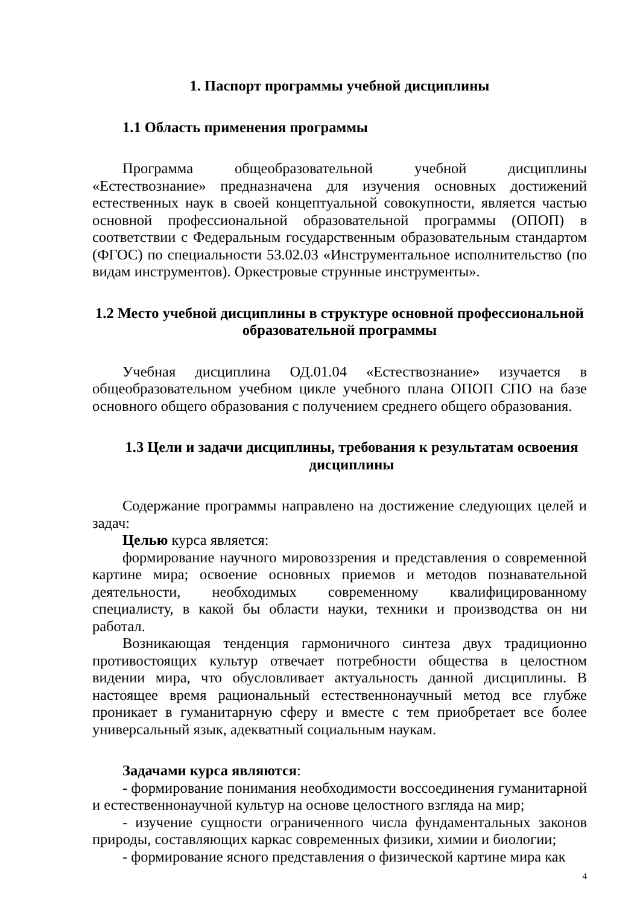1. Паспорт программы учебной дисциплины
1.1 Область применения программы
Программа общеобразовательной учебной дисциплины «Естествознание» предназначена для изучения основных достижений естественных наук в своей концептуальной совокупности, является частью основной профессиональной образовательной программы (ОПОП) в соответствии с Федеральным государственным образовательным стандартом (ФГОС) по специальности 53.02.03 «Инструментальное исполнительство (по видам инструментов). Оркестровые струнные инструменты».
1.2 Место учебной дисциплины в структуре основной профессиональной образовательной программы
Учебная дисциплина ОД.01.04 «Естествознание» изучается в общеобразовательном учебном цикле учебного плана ОПОП СПО на базе основного общего образования с получением среднего общего образования.
1.3 Цели и задачи дисциплины, требования к результатам освоения дисциплины
Содержание программы направлено на достижение следующих целей и задач:
Целью курса является:
формирование научного мировоззрения и представления о современной картине мира; освоение основных приемов и методов познавательной деятельности, необходимых современному квалифицированному специалисту, в какой бы области науки, техники и производства он ни работал.
Возникающая тенденция гармоничного синтеза двух традиционно противостоящих культур отвечает потребности общества в целостном видении мира, что обусловливает актуальность данной дисциплины. В настоящее время рациональный естественнонаучный метод все глубже проникает в гуманитарную сферу и вместе с тем приобретает все более универсальный язык, адекватный социальным наукам.
Задачами курса являются:
- формирование понимания необходимости воссоединения гуманитарной и естественнонаучной культур на основе целостного взгляда на мир;
- изучение сущности ограниченного числа фундаментальных законов природы, составляющих каркас современных физики, химии и биологии;
- формирование ясного представления о физической картине мира как
4